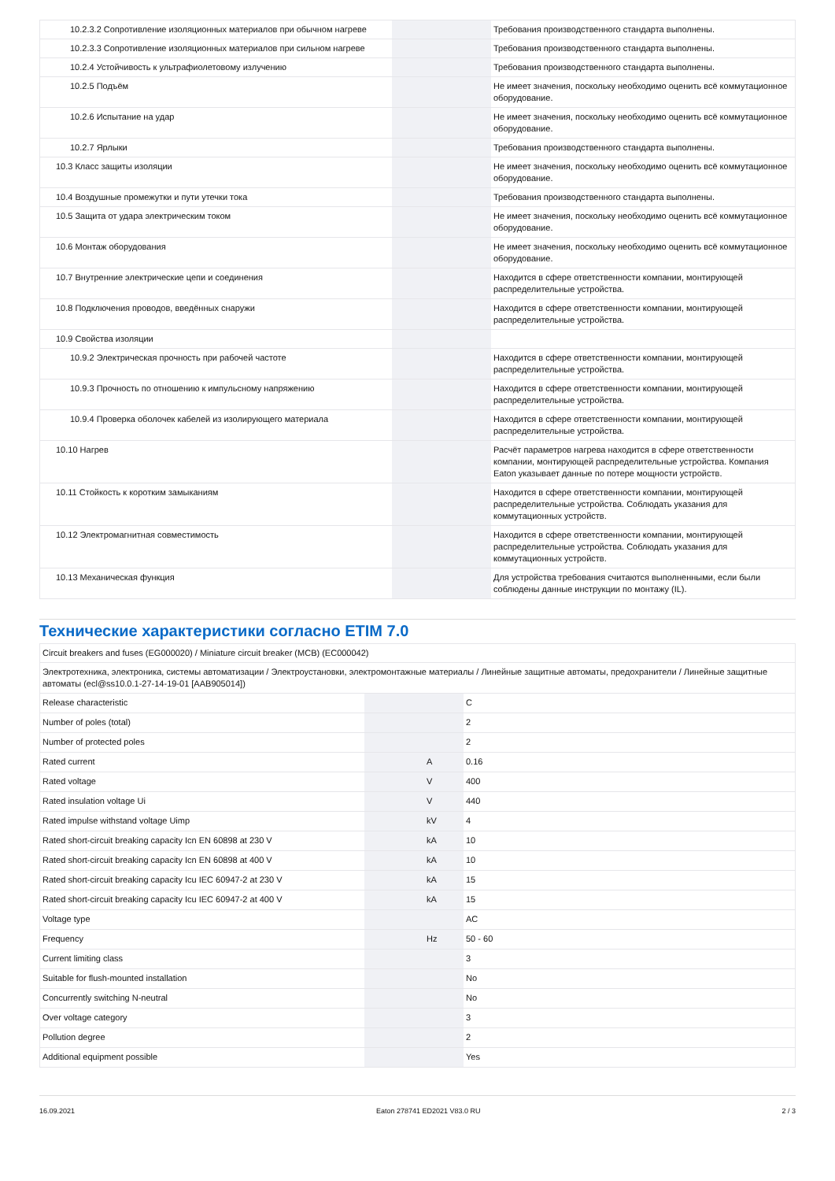| 10.2.3.2 Сопротивление изоляционных материалов при обычном нагреве | | | Требования производственного стандарта выполнены. |
| 10.2.3.3 Сопротивление изоляционных материалов при сильном нагреве | | | Требования производственного стандарта выполнены. |
| 10.2.4 Устойчивость к ультрафиолетовому излучению | | | Требования производственного стандарта выполнены. |
| 10.2.5 Подъём | | | Не имеет значения, поскольку необходимо оценить всё коммутационное оборудование. |
| 10.2.6 Испытание на удар | | | Не имеет значения, поскольку необходимо оценить всё коммутационное оборудование. |
| 10.2.7 Ярлыки | | | Требования производственного стандарта выполнены. |
| 10.3 Класс защиты изоляции | | | Не имеет значения, поскольку необходимо оценить всё коммутационное оборудование. |
| 10.4 Воздушные промежутки и пути утечки тока | | | Требования производственного стандарта выполнены. |
| 10.5 Защита от удара электрическим током | | | Не имеет значения, поскольку необходимо оценить всё коммутационное оборудование. |
| 10.6 Монтаж оборудования | | | Не имеет значения, поскольку необходимо оценить всё коммутационное оборудование. |
| 10.7 Внутренние электрические цепи и соединения | | | Находится в сфере ответственности компании, монтирующей распределительные устройства. |
| 10.8 Подключения проводов, введённых снаружи | | | Находится в сфере ответственности компании, монтирующей распределительные устройства. |
| 10.9 Свойства изоляции | | | |
| 10.9.2 Электрическая прочность при рабочей частоте | | | Находится в сфере ответственности компании, монтирующей распределительные устройства. |
| 10.9.3 Прочность по отношению к импульсному напряжению | | | Находится в сфере ответственности компании, монтирующей распределительные устройства. |
| 10.9.4 Проверка оболочек кабелей из изолирующего материала | | | Находится в сфере ответственности компании, монтирующей распределительные устройства. |
| 10.10 Нагрев | | | Расчёт параметров нагрева находится в сфере ответственности компании, монтирующей распределительные устройства. Компания Eaton указывает данные по потере мощности устройств. |
| 10.11 Стойкость к коротким замыканиям | | | Находится в сфере ответственности компании, монтирующей распределительные устройства. Соблюдать указания для коммутационных устройств. |
| 10.12 Электромагнитная совместимость | | | Находится в сфере ответственности компании, монтирующей распределительные устройства. Соблюдать указания для коммутационных устройств. |
| 10.13 Механическая функция | | | Для устройства требования считаются выполненными, если были соблюдены данные инструкции по монтажу (IL). |
Технические характеристики согласно ETIM 7.0
| Circuit breakers and fuses (EG000020) / Miniature circuit breaker (MCB) (EC000042) | | | |
| Электротехника, электроника, системы автоматизации / Электроустановки, электромонтажные материалы / Линейные защитные автоматы, предохранители / Линейные защитные автоматы (ecl@ss10.0.1-27-14-19-01 [AAB905014]) | | | |
| Release characteristic | | | C |
| Number of poles (total) | | | 2 |
| Number of protected poles | | | 2 |
| Rated current | | A | 0.16 |
| Rated voltage | | V | 400 |
| Rated insulation voltage Ui | | V | 440 |
| Rated impulse withstand voltage Uimp | | kV | 4 |
| Rated short-circuit breaking capacity Icn EN 60898 at 230 V | | kA | 10 |
| Rated short-circuit breaking capacity Icn EN 60898 at 400 V | | kA | 10 |
| Rated short-circuit breaking capacity Icu IEC 60947-2 at 230 V | | kA | 15 |
| Rated short-circuit breaking capacity Icu IEC 60947-2 at 400 V | | kA | 15 |
| Voltage type | | | AC |
| Frequency | | Hz | 50 - 60 |
| Current limiting class | | | 3 |
| Suitable for flush-mounted installation | | | No |
| Concurrently switching N-neutral | | | No |
| Over voltage category | | | 3 |
| Pollution degree | | | 2 |
| Additional equipment possible | | | Yes |
16.09.2021 Eaton 278741 ED2021 V83.0 RU 2 / 3